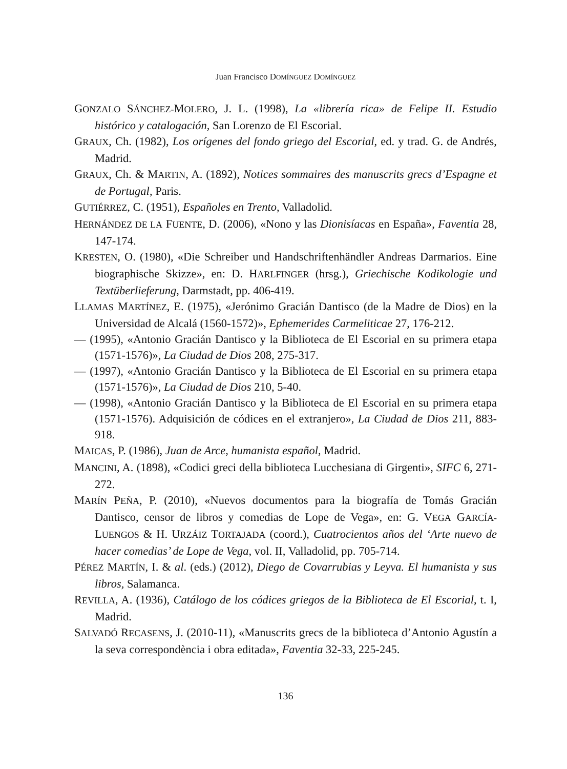Juan Francisco DOMÍNGUEZ DOMÍNGUEZ
GONZALO SÁNCHEZ-MOLERO, J. L. (1998), La «librería rica» de Felipe II. Estudio histórico y catalogación, San Lorenzo de El Escorial.
GRAUX, Ch. (1982), Los orígenes del fondo griego del Escorial, ed. y trad. G. de Andrés, Madrid.
GRAUX, Ch. & MARTIN, A. (1892), Notices sommaires des manuscrits grecs d’Espagne et de Portugal, Paris.
GUTIÉRREZ, C. (1951), Españoles en Trento, Valladolid.
HERNÁNDEZ DE LA FUENTE, D. (2006), «Nono y las Dionisíacas en España», Faventia 28, 147-174.
KRESTEN, O. (1980), «Die Schreiber und Handschriftenhändler Andreas Darmarios. Eine biographische Skizze», en: D. HARLFINGER (hrsg.), Griechische Kodikologie und Textüberlieferung, Darmstadt, pp. 406-419.
LLAMAS MARTÍNEZ, E. (1975), «Jerónimo Gracián Dantisco (de la Madre de Dios) en la Universidad de Alcalá (1560-1572)», Ephemerides Carmeliticae 27, 176-212.
— (1995), «Antonio Gracián Dantisco y la Biblioteca de El Escorial en su primera etapa (1571-1576)», La Ciudad de Dios 208, 275-317.
— (1997), «Antonio Gracián Dantisco y la Biblioteca de El Escorial en su primera etapa (1571-1576)», La Ciudad de Dios 210, 5-40.
— (1998), «Antonio Gracián Dantisco y la Biblioteca de El Escorial en su primera etapa (1571-1576). Adquisición de códices en el extranjero», La Ciudad de Dios 211, 883-918.
MAICAS, P. (1986), Juan de Arce, humanista español, Madrid.
MANCINI, A. (1898), «Codici greci della biblioteca Lucchesiana di Girgenti», SIFC 6, 271-272.
MARÍN PEÑA, P. (2010), «Nuevos documentos para la biografía de Tomás Gracián Dantisco, censor de libros y comedias de Lope de Vega», en: G. VEGA GARCÍA-LUENGOS & H. URZÁIZ TORTAJADA (coord.), Cuatrocientos años del ‘Arte nuevo de hacer comedias’ de Lope de Vega, vol. II, Valladolid, pp. 705-714.
PÉREZ MARTÍN, I. & al. (eds.) (2012), Diego de Covarrubias y Leyva. El humanista y sus libros, Salamanca.
REVILLA, A. (1936), Catálogo de los códices griegos de la Biblioteca de El Escorial, t. I, Madrid.
SALVADÓ RECASENS, J. (2010-11), «Manuscrits grecs de la biblioteca d’Antonio Agustín a la seva correspondència i obra editada», Faventia 32-33, 225-245.
136